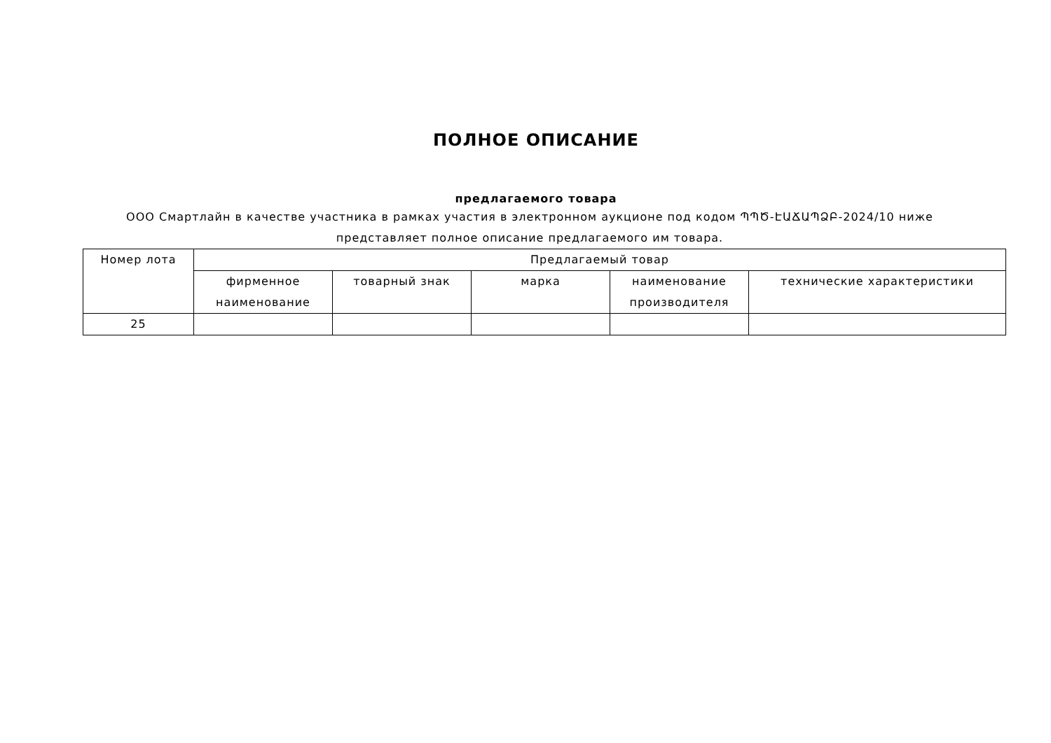ПОЛНОЕ ОПИСАНИЕ
предлагаемого товара
ООО Смартлайн в качестве участника в рамках участия в электронном аукционе под кодом ՊՊԾ-ԷԱՃԱՊՁԲ-2024/10 ниже представляет полное описание предлагаемого им товара.
| Номер лота | Предлагаемый товар | | | | |
| --- | --- | --- | --- | --- | --- |
| | фирменное наименование | товарный знак | марка | наименование производителя | технические характеристики |
| 25 | | | | | |